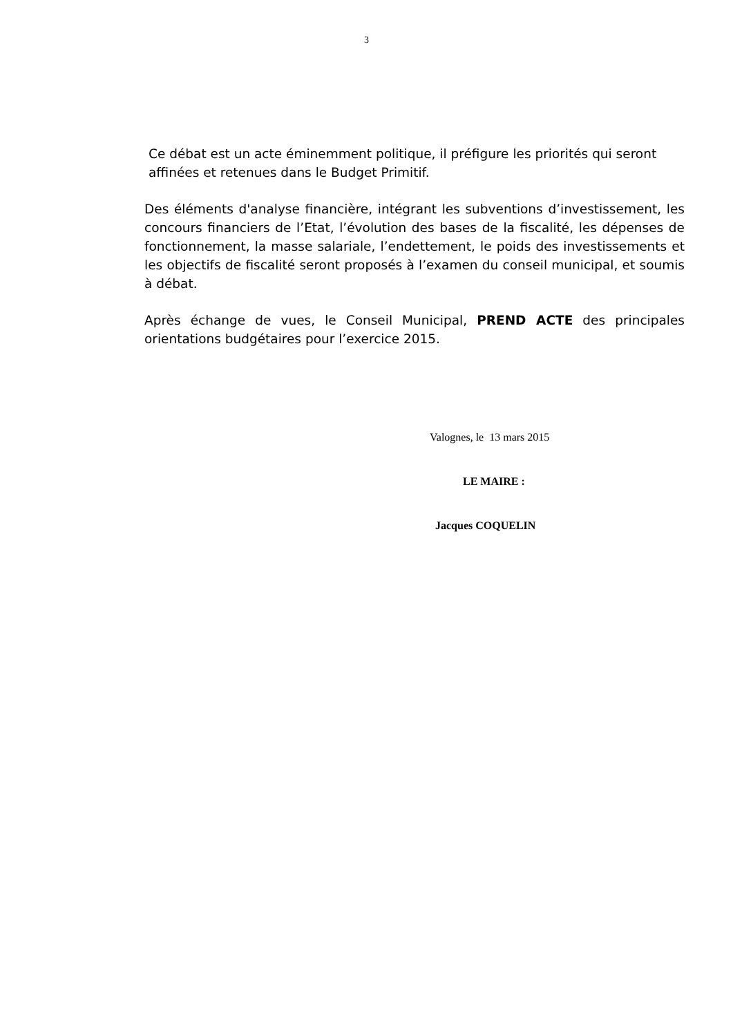3
Ce débat est un acte éminemment politique, il préfigure les priorités qui seront affinées et retenues dans le Budget Primitif.
Des éléments d'analyse financière, intégrant les subventions d’investissement, les concours financiers de l’Etat, l’évolution des bases de la fiscalité, les dépenses de fonctionnement, la masse salariale, l’endettement, le poids des investissements et les objectifs de fiscalité seront proposés à l’examen du conseil municipal, et soumis à débat.
Après échange de vues, le Conseil Municipal, PREND ACTE des principales orientations budgétaires pour l’exercice 2015.
Valognes, le 13 mars 2015
LE MAIRE :
Jacques COQUELIN